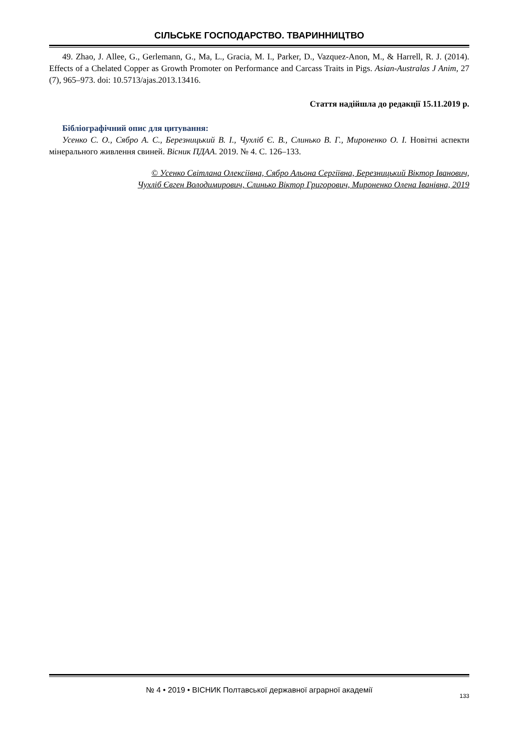СІЛЬСЬКЕ ГОСПОДАРСТВО. ТВАРИННИЦТВО
49. Zhao, J. Allee, G., Gerlemann, G., Ma, L., Gracia, M. I., Parker, D., Vazquez-Anon, M., & Harrell, R. J. (2014). Effects of a Chelated Copper as Growth Promoter on Performance and Carcass Traits in Pigs. Asian-Australas J Anim, 27 (7), 965–973. doi: 10.5713/ajas.2013.13416.
Стаття надійшла до редакції 15.11.2019 р.
Бібліографічний опис для цитування:
Усенко С. О., Сябро А. С., Березницький В. І., Чухліб Є. В., Слинько В. Г., Мироненко О. І. Новітні аспекти мінерального живлення свиней. Вісник ПДАА. 2019. № 4. С. 126–133.
© Усенко Світлана Олексіївна, Сябро Альона Сергіївна, Березницький Віктор Іванович,
Чухліб Євген Володимирович, Слинько Віктор Григорович, Мироненко Олена Іванівна, 2019
№ 4 • 2019 • ВІСНИК Полтавської державної аграрної академії
133